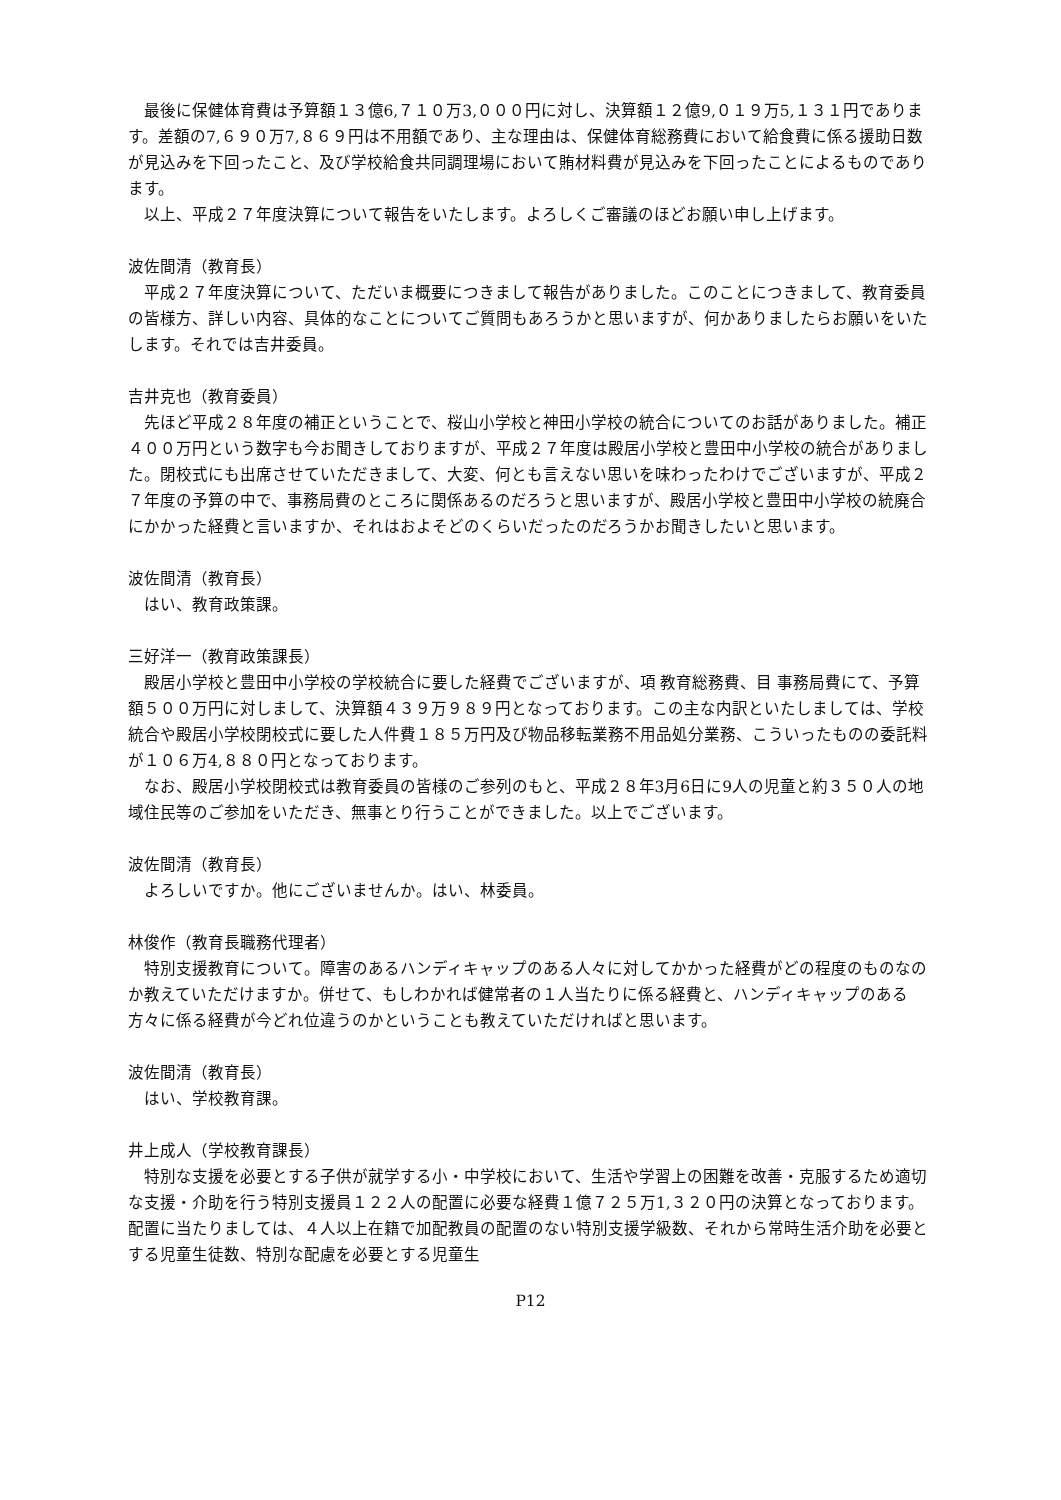最後に保健体育費は予算額１３億6,７１０万3,０００円に対し、決算額１２億9,０１９万5,１３１円であります。差額の7,６９０万7,８６９円は不用額であり、主な理由は、保健体育総務費において給食費に係る援助日数が見込みを下回ったこと、及び学校給食共同調理場において賄材料費が見込みを下回ったことによるものであります。
以上、平成２７年度決算について報告をいたします。よろしくご審議のほどお願い申し上げます。
波佐間清（教育長）
平成２７年度決算について、ただいま概要につきまして報告がありました。このことにつきまして、教育委員の皆様方、詳しい内容、具体的なことについてご質問もあろうかと思いますが、何かありましたらお願いをいたします。それでは吉井委員。
吉井克也（教育委員）
先ほど平成２８年度の補正ということで、桜山小学校と神田小学校の統合についてのお話がありました。補正４００万円という数字も今お聞きしておりますが、平成２７年度は殿居小学校と豊田中小学校の統合がありました。閉校式にも出席させていただきまして、大変、何とも言えない思いを味わったわけでございますが、平成２７年度の予算の中で、事務局費のところに関係あるのだろうと思いますが、殿居小学校と豊田中小学校の統廃合にかかった経費と言いますか、それはおよそどのくらいだったのだろうかお聞きしたいと思います。
波佐間清（教育長）
はい、教育政策課。
三好洋一（教育政策課長）
殿居小学校と豊田中小学校の学校統合に要した経費でございますが、項 教育総務費、目 事務局費にて、予算額５００万円に対しまして、決算額４３９万９８９円となっております。この主な内訳といたしましては、学校統合や殿居小学校閉校式に要した人件費１８５万円及び物品移転業務不用品処分業務、こういったものの委託料が１０６万4,８８０円となっております。
なお、殿居小学校閉校式は教育委員の皆様のご参列のもと、平成２８年3月6日に9人の児童と約３５０人の地域住民等のご参加をいただき、無事とり行うことができました。以上でございます。
波佐間清（教育長）
よろしいですか。他にございませんか。はい、林委員。
林俊作（教育長職務代理者）
特別支援教育について。障害のあるハンディキャップのある人々に対してかかった経費がどの程度のものなのか教えていただけますか。併せて、もしわかれば健常者の１人当たりに係る経費と、ハンディキャップのある方々に係る経費が今どれ位違うのかということも教えていただければと思います。
波佐間清（教育長）
はい、学校教育課。
井上成人（学校教育課長）
特別な支援を必要とする子供が就学する小・中学校において、生活や学習上の困難を改善・克服するため適切な支援・介助を行う特別支援員１２２人の配置に必要な経費１億７２５万1,３２０円の決算となっております。配置に当たりましては、４人以上在籍で加配教員の配置のない特別支援学級数、それから常時生活介助を必要とする児童生徒数、特別な配慮を必要とする児童生
P12